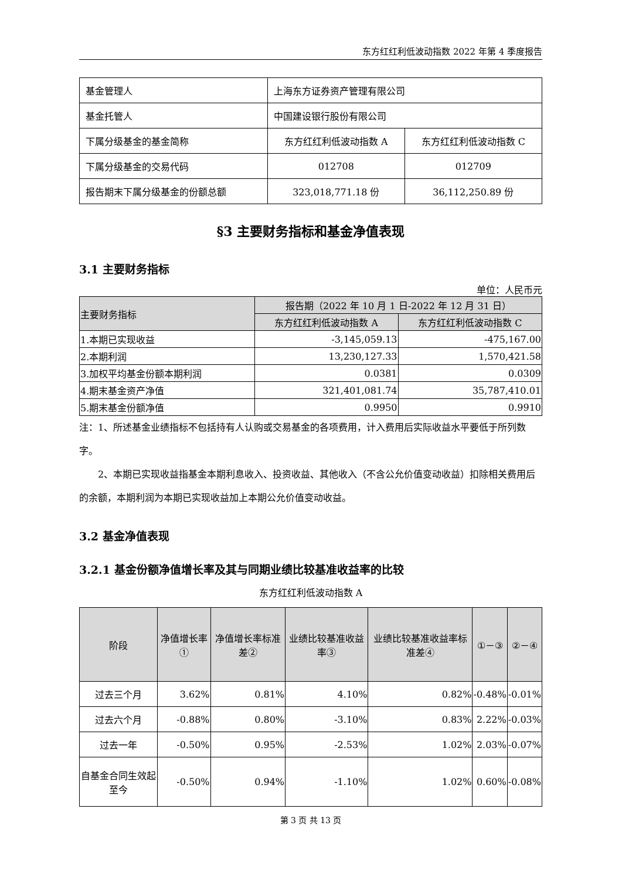东方红红利低波动指数 2022 年第 4 季度报告
| 基金管理人 | 上海东方证券资产管理有限公司 | |
| 基金托管人 | 中国建设银行股份有限公司 | |
| 下属分级基金的基金简称 | 东方红红利低波动指数 A | 东方红红利低波动指数 C |
| 下属分级基金的交易代码 | 012708 | 012709 |
| 报告期末下属分级基金的份额总额 | 323,018,771.18 份 | 36,112,250.89 份 |
§3 主要财务指标和基金净值表现
3.1 主要财务指标
单位：人民币元
| 主要财务指标 | 报告期（2022 年 10 月 1 日-2022 年 12 月 31 日） | |
| --- | --- | --- |
| | 东方红红利低波动指数 A | 东方红红利低波动指数 C |
| 1.本期已实现收益 | -3,145,059.13 | -475,167.00 |
| 2.本期利润 | 13,230,127.33 | 1,570,421.58 |
| 3.加权平均基金份额本期利润 | 0.0381 | 0.0309 |
| 4.期末基金资产净值 | 321,401,081.74 | 35,787,410.01 |
| 5.期末基金份额净值 | 0.9950 | 0.9910 |
注：1、所述基金业绩指标不包括持有人认购或交易基金的各项费用，计入费用后实际收益水平要低于所列数字。
2、本期已实现收益指基金本期利息收入、投资收益、其他收入（不含公允价值变动收益）扣除相关费用后的余额，本期利润为本期已实现收益加上本期公允价值变动收益。
3.2 基金净值表现
3.2.1 基金份额净值增长率及其与同期业绩比较基准收益率的比较
东方红红利低波动指数 A
| 阶段 | 净值增长率① | 净值增长率标准差② | 业绩比较基准收益率③ | 业绩比较基准收益率标准差④ | ①－③ | ②－④ |
| --- | --- | --- | --- | --- | --- | --- |
| 过去三个月 | 3.62% | 0.81% | 4.10% | 0.82% | -0.48% | -0.01% |
| 过去六个月 | -0.88% | 0.80% | -3.10% | 0.83% | 2.22% | -0.03% |
| 过去一年 | -0.50% | 0.95% | -2.53% | 1.02% | 2.03% | -0.07% |
| 自基金合同生效起至今 | -0.50% | 0.94% | -1.10% | 1.02% | 0.60% | -0.08% |
第 3 页 共 13 页